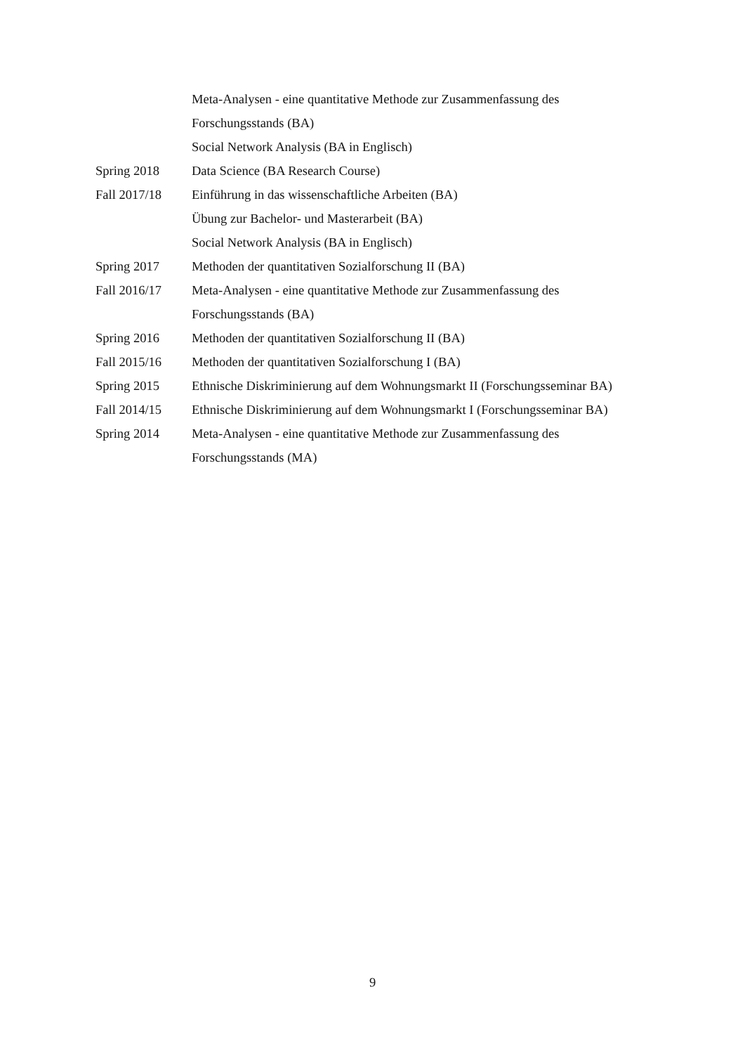Meta-Analysen - eine quantitative Methode zur Zusammenfassung des
Forschungsstands (BA)
Social Network Analysis (BA in Englisch)
Spring 2018 Data Science (BA Research Course)
Fall 2017/18 Einführung in das wissenschaftliche Arbeiten (BA)
Übung zur Bachelor- und Masterarbeit (BA)
Social Network Analysis (BA in Englisch)
Spring 2017 Methoden der quantitativen Sozialforschung II (BA)
Fall 2016/17 Meta-Analysen - eine quantitative Methode zur Zusammenfassung des
Forschungsstands (BA)
Spring 2016 Methoden der quantitativen Sozialforschung II (BA)
Fall 2015/16 Methoden der quantitativen Sozialforschung I (BA)
Spring 2015 Ethnische Diskriminierung auf dem Wohnungsmarkt II (Forschungsseminar BA)
Fall 2014/15 Ethnische Diskriminierung auf dem Wohnungsmarkt I (Forschungsseminar BA)
Spring 2014 Meta-Analysen - eine quantitative Methode zur Zusammenfassung des
Forschungsstands (MA)
9